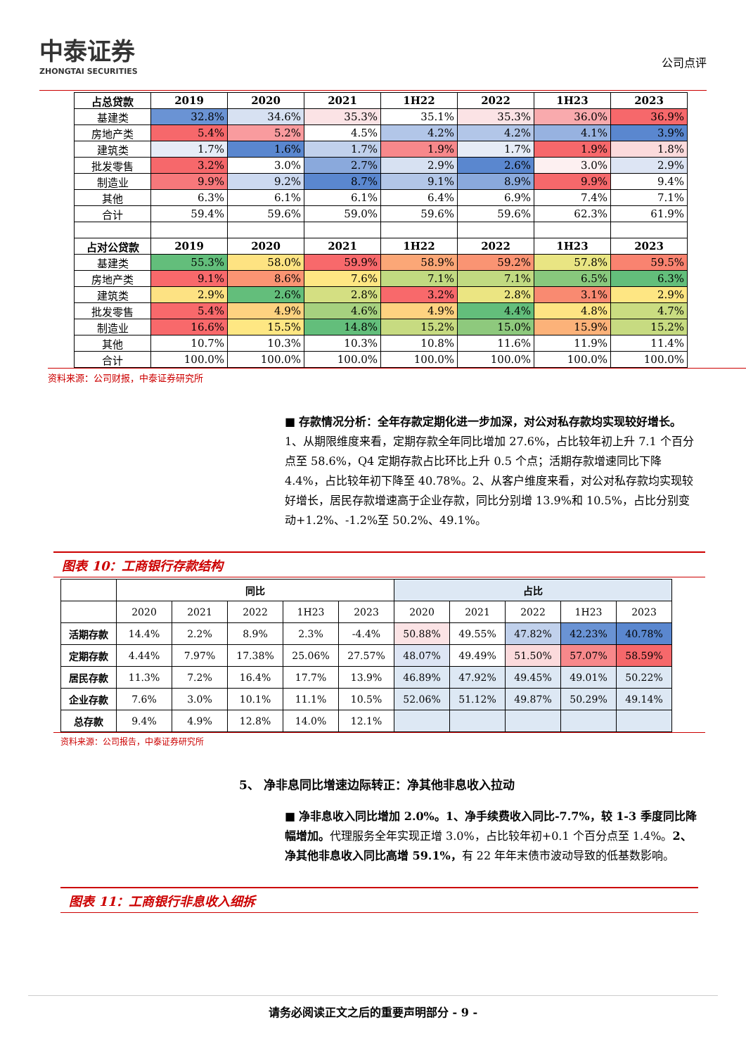中泰证券
ZHONGTAI SECURITIES
公司点评
| 占总贷款 | 2019 | 2020 | 2021 | 1H22 | 2022 | 1H23 | 2023 |
| --- | --- | --- | --- | --- | --- | --- | --- |
| 基建类 | 32.8% | 34.6% | 35.3% | 35.1% | 35.3% | 36.0% | 36.9% |
| 房地产类 | 5.4% | 5.2% | 4.5% | 4.2% | 4.2% | 4.1% | 3.9% |
| 建筑类 | 1.7% | 1.6% | 1.7% | 1.9% | 1.7% | 1.9% | 1.8% |
| 批发零售 | 3.2% | 3.0% | 2.7% | 2.9% | 2.6% | 3.0% | 2.9% |
| 制造业 | 9.9% | 9.2% | 8.7% | 9.1% | 8.9% | 9.9% | 9.4% |
| 其他 | 6.3% | 6.1% | 6.1% | 6.4% | 6.9% | 7.4% | 7.1% |
| 合计 | 59.4% | 59.6% | 59.0% | 59.6% | 59.6% | 62.3% | 61.9% |
| 占对公贷款 | 2019 | 2020 | 2021 | 1H22 | 2022 | 1H23 | 2023 |
| 基建类 | 55.3% | 58.0% | 59.9% | 58.9% | 59.2% | 57.8% | 59.5% |
| 房地产类 | 9.1% | 8.6% | 7.6% | 7.1% | 7.1% | 6.5% | 6.3% |
| 建筑类 | 2.9% | 2.6% | 2.8% | 3.2% | 2.8% | 3.1% | 2.9% |
| 批发零售 | 5.4% | 4.9% | 4.6% | 4.9% | 4.4% | 4.8% | 4.7% |
| 制造业 | 16.6% | 15.5% | 14.8% | 15.2% | 15.0% | 15.9% | 15.2% |
| 其他 | 10.7% | 10.3% | 10.3% | 10.8% | 11.6% | 11.9% | 11.4% |
| 合计 | 100.0% | 100.0% | 100.0% | 100.0% | 100.0% | 100.0% | 100.0% |
资料来源：公司财报，中泰证券研究所
■ 存款情况分析：全年存款定期化进一步加深，对公对私存款均实现较好增长。1、从期限维度来看，定期存款全年同比增加 27.6%，占比较年初上升 7.1 个百分点至 58.6%，Q4 定期存款占比环比上升 0.5 个点；活期存款增速同比下降 4.4%，占比较年初下降至 40.78%。2、从客户维度来看，对公对私存款均实现较好增长，居民存款增速高于企业存款，同比分别增 13.9%和 10.5%，占比分别变动+1.2%、-1.2%至 50.2%、49.1%。
图表 10：工商银行存款结构
| | 同比 | | | | | 占比 | | | | |
| --- | --- | --- | --- | --- | --- | --- | --- | --- | --- | --- |
| | 2020 | 2021 | 2022 | 1H23 | 2023 | 2020 | 2021 | 2022 | 1H23 | 2023 |
| 活期存款 | 14.4% | 2.2% | 8.9% | 2.3% | -4.4% | 50.88% | 49.55% | 47.82% | 42.23% | 40.78% |
| 定期存款 | 4.44% | 7.97% | 17.38% | 25.06% | 27.57% | 48.07% | 49.49% | 51.50% | 57.07% | 58.59% |
| 居民存款 | 11.3% | 7.2% | 16.4% | 17.7% | 13.9% | 46.89% | 47.92% | 49.45% | 49.01% | 50.22% |
| 企业存款 | 7.6% | 3.0% | 10.1% | 11.1% | 10.5% | 52.06% | 51.12% | 49.87% | 50.29% | 49.14% |
| 总存款 | 9.4% | 4.9% | 12.8% | 14.0% | 12.1% | | | | | |
资料来源：公司报告，中泰证券研究所
5、 净非息同比增速边际转正：净其他非息收入拉动
■ 净非息收入同比增加 2.0%。1、净手续费收入同比-7.7%，较 1-3 季度同比降幅增加。代理服务全年实现正增 3.0%，占比较年初+0.1 个百分点至 1.4%。2、净其他非息收入同比高增 59.1%，有 22 年年末债市波动导致的低基数影响。
图表 11：工商银行非息收入细拆
请务必阅读正文之后的重要声明部分 - 9 -